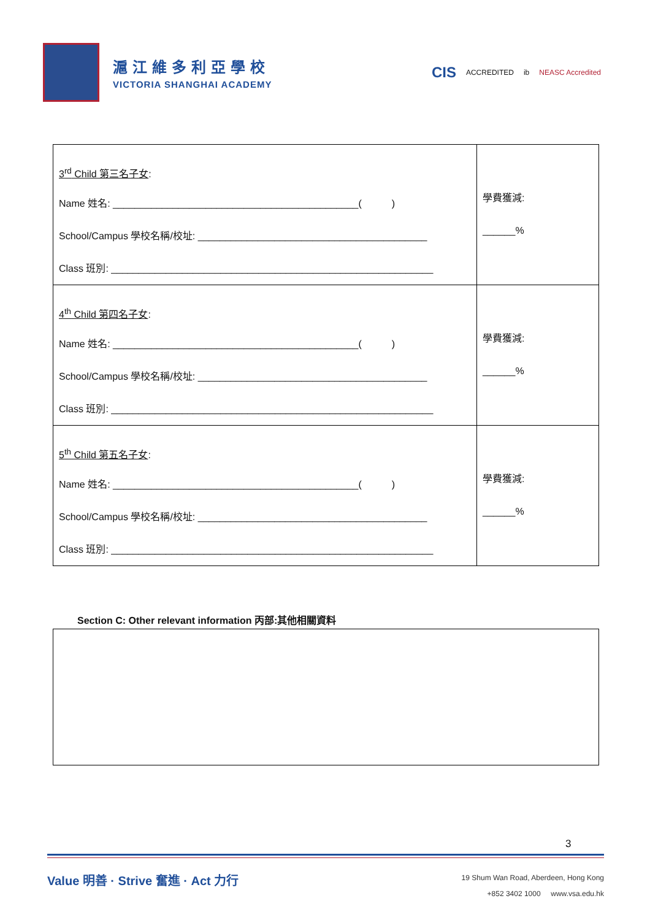滬江維多利亞學校
VICTORIA SHANGHAI ACADEMY
CIS ACCREDITED ib NEASC Accredited
| 3<sup>rd</sup> Child 第三名子女 : Name 姓名: _____________________________________________( ) School/Campus 學校名稱/校址: __________________________________________ Class 班別: ___________________________________________________________ | 學費獲減: ______% |
| 4<sup>th</sup> Child 第四名子女 : Name 姓名: _____________________________________________( ) School/Campus 學校名稱/校址: __________________________________________ Class 班別: ___________________________________________________________ | 學費獲減: ______% |
| 5<sup>th</sup> Child 第五名子女 : Name 姓名: _____________________________________________( ) School/Campus 學校名稱/校址: __________________________________________ Class 班別: ___________________________________________________________ | 學費獲減: ______% |
Section C: Other relevant information 丙部:其他相關資料
3
Value 明善 · Strive 奮進 · Act 力行
19 Shum Wan Road, Aberdeen, Hong Kong
+852 3402 1000 www.vsa.edu.hk